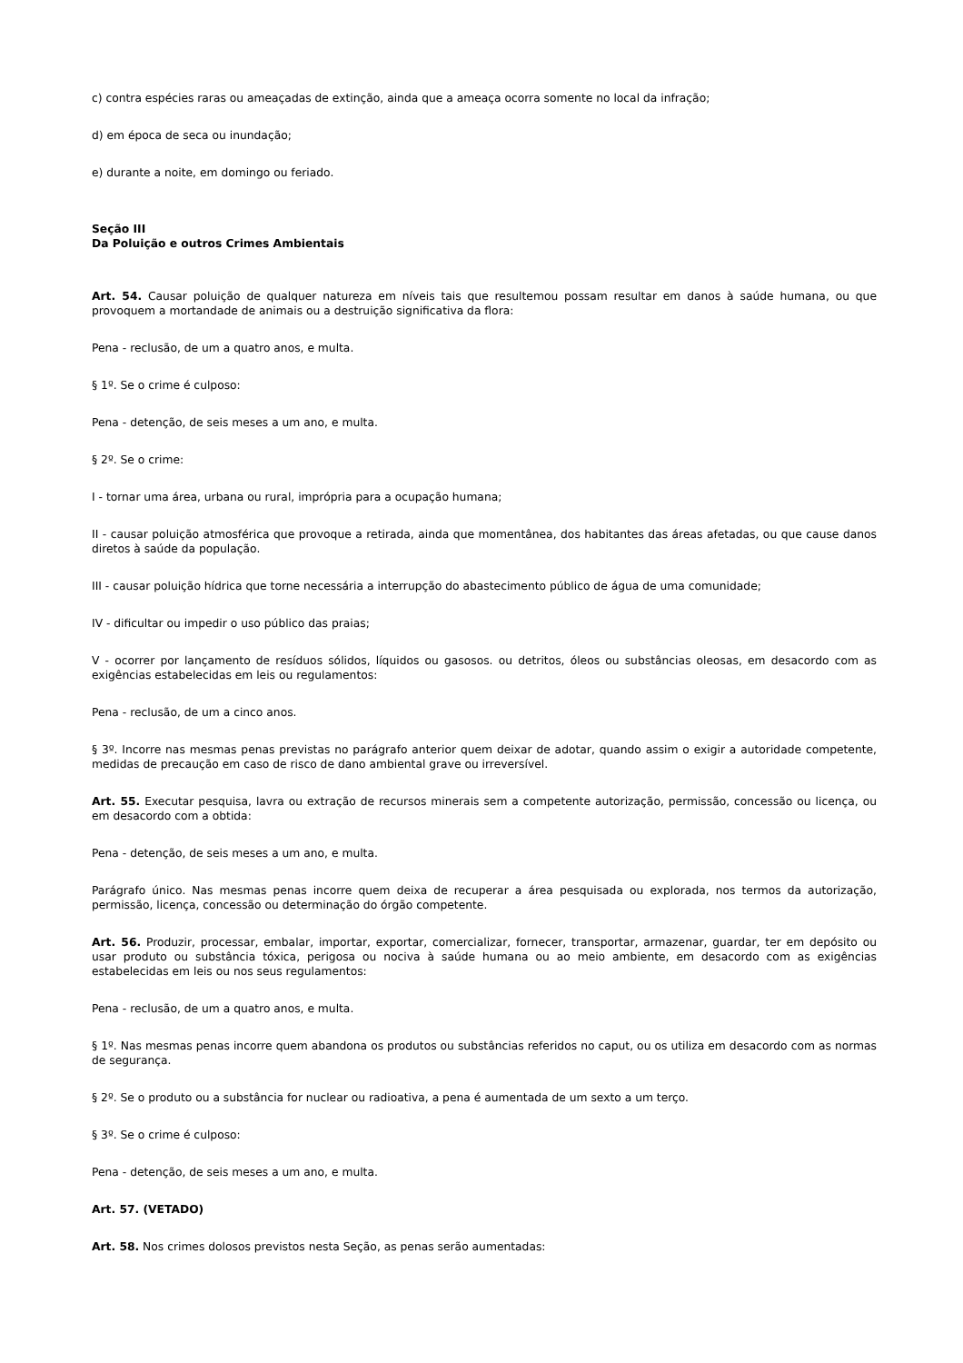c) contra espécies raras ou ameaçadas de extinção, ainda que a ameaça ocorra somente no local da infração;
d) em época de seca ou inundação;
e) durante a noite, em domingo ou feriado.
Seção III
Da Poluição e outros Crimes Ambientais
Art. 54. Causar poluição de qualquer natureza em níveis tais que resultemou possam resultar em danos à saúde humana, ou que provoquem a mortandade de animais ou a destruição significativa da flora:
Pena - reclusão, de um a quatro anos, e multa.
§ 1º. Se o crime é culposo:
Pena - detenção, de seis meses a um ano, e multa.
§ 2º. Se o crime:
I - tornar uma área, urbana ou rural, imprópria para a ocupação humana;
II - causar poluição atmosférica que provoque a retirada, ainda que momentânea, dos habitantes das áreas afetadas, ou que cause danos diretos à saúde da população.
III - causar poluição hídrica que torne necessária a interrupção do abastecimento público de água de uma comunidade;
IV - dificultar ou impedir o uso público das praias;
V - ocorrer por lançamento de resíduos sólidos, líquidos ou gasosos. ou detritos, óleos ou substâncias oleosas, em desacordo com as exigências estabelecidas em leis ou regulamentos:
Pena - reclusão, de um a cinco anos.
§ 3º. Incorre nas mesmas penas previstas no parágrafo anterior quem deixar de adotar, quando assim o exigir a autoridade competente, medidas de precaução em caso de risco de dano ambiental grave ou irreversível.
Art. 55. Executar pesquisa, lavra ou extração de recursos minerais sem a competente autorização, permissão, concessão ou licença, ou em desacordo com a obtida:
Pena - detenção, de seis meses a um ano, e multa.
Parágrafo único. Nas mesmas penas incorre quem deixa de recuperar a área pesquisada ou explorada, nos termos da autorização, permissão, licença, concessão ou determinação do órgão competente.
Art. 56. Produzir, processar, embalar, importar, exportar, comercializar, fornecer, transportar, armazenar, guardar, ter em depósito ou usar produto ou substância tóxica, perigosa ou nociva à saúde humana ou ao meio ambiente, em desacordo com as exigências estabelecidas em leis ou nos seus regulamentos:
Pena - reclusão, de um a quatro anos, e multa.
§ 1º. Nas mesmas penas incorre quem abandona os produtos ou substâncias referidos no caput, ou os utiliza em desacordo com as normas de segurança.
§ 2º. Se o produto ou a substância for nuclear ou radioativa, a pena é aumentada de um sexto a um terço.
§ 3º. Se o crime é culposo:
Pena - detenção, de seis meses a um ano, e multa.
Art. 57. (VETADO)
Art. 58. Nos crimes dolosos previstos nesta Seção, as penas serão aumentadas: